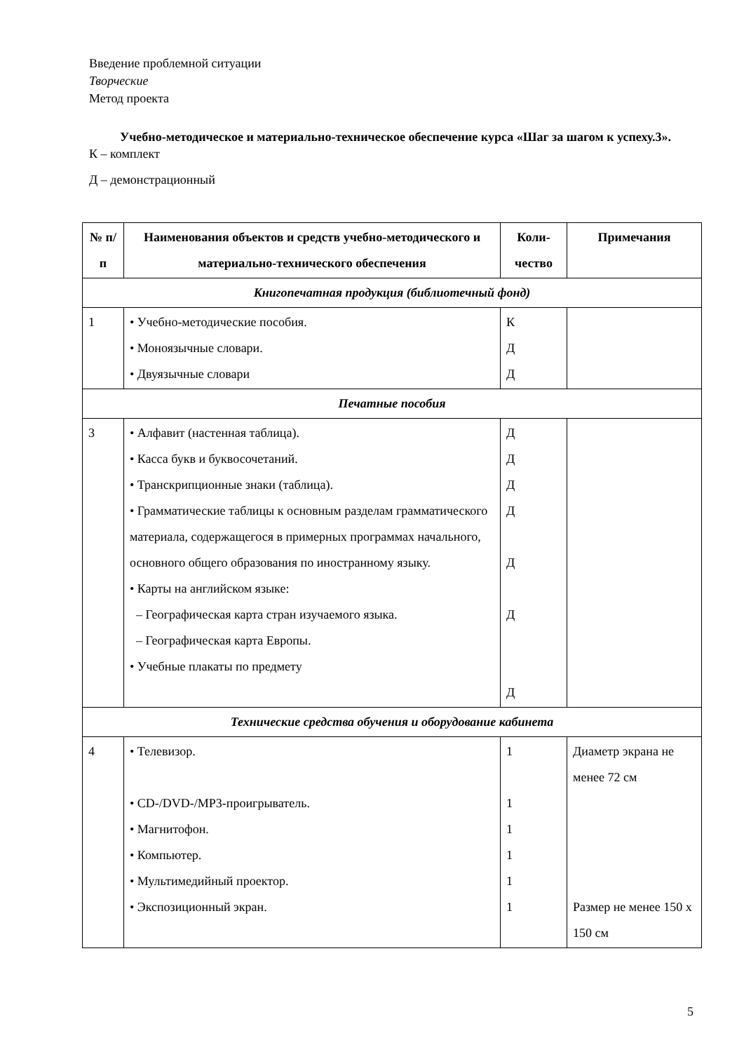Введение проблемной ситуации
Творческие
Метод проекта
Учебно-методическое и материально-техническое обеспечение курса «Шаг за шагом к успеху.3».
К – комплект
Д – демонстрационный
| № п/п | Наименования объектов и средств учебно-методического и материально-технического обеспечения | Коли-чество | Примечания |
| --- | --- | --- | --- |
| Книгопечатная продукция (библиотечный фонд) | | | |
| 1 | • Учебно-методические пособия. • Моноязычные словари. • Двуязычные словари | К Д Д | |
| Печатные пособия | | | |
| 3 | • Алфавит (настенная таблица). • Касса букв и буквосочетаний. • Транскрипционные знаки (таблица). • Грамматические таблицы к основным разделам грамматического материала, содержащегося в примерных программах начального, основного общего образования по иностранному языку. • Карты на английском языке: – Географическая карта стран изучаемого языка. – Географическая карта Европы. • Учебные плакаты по предмету | Д Д Д Д Д Д Д | |
| Технические средства обучения и оборудование кабинета | | | |
| 4 | • Телевизор. • CD-/DVD-/MP3-проигрыватель. • Магнитофон. • Компьютер. • Мультимедийный проектор. • Экспозиционный экран. | 1 1 1 1 1 1 | Диаметр экрана не менее 72 см Размер не менее 150 х 150 см |
5